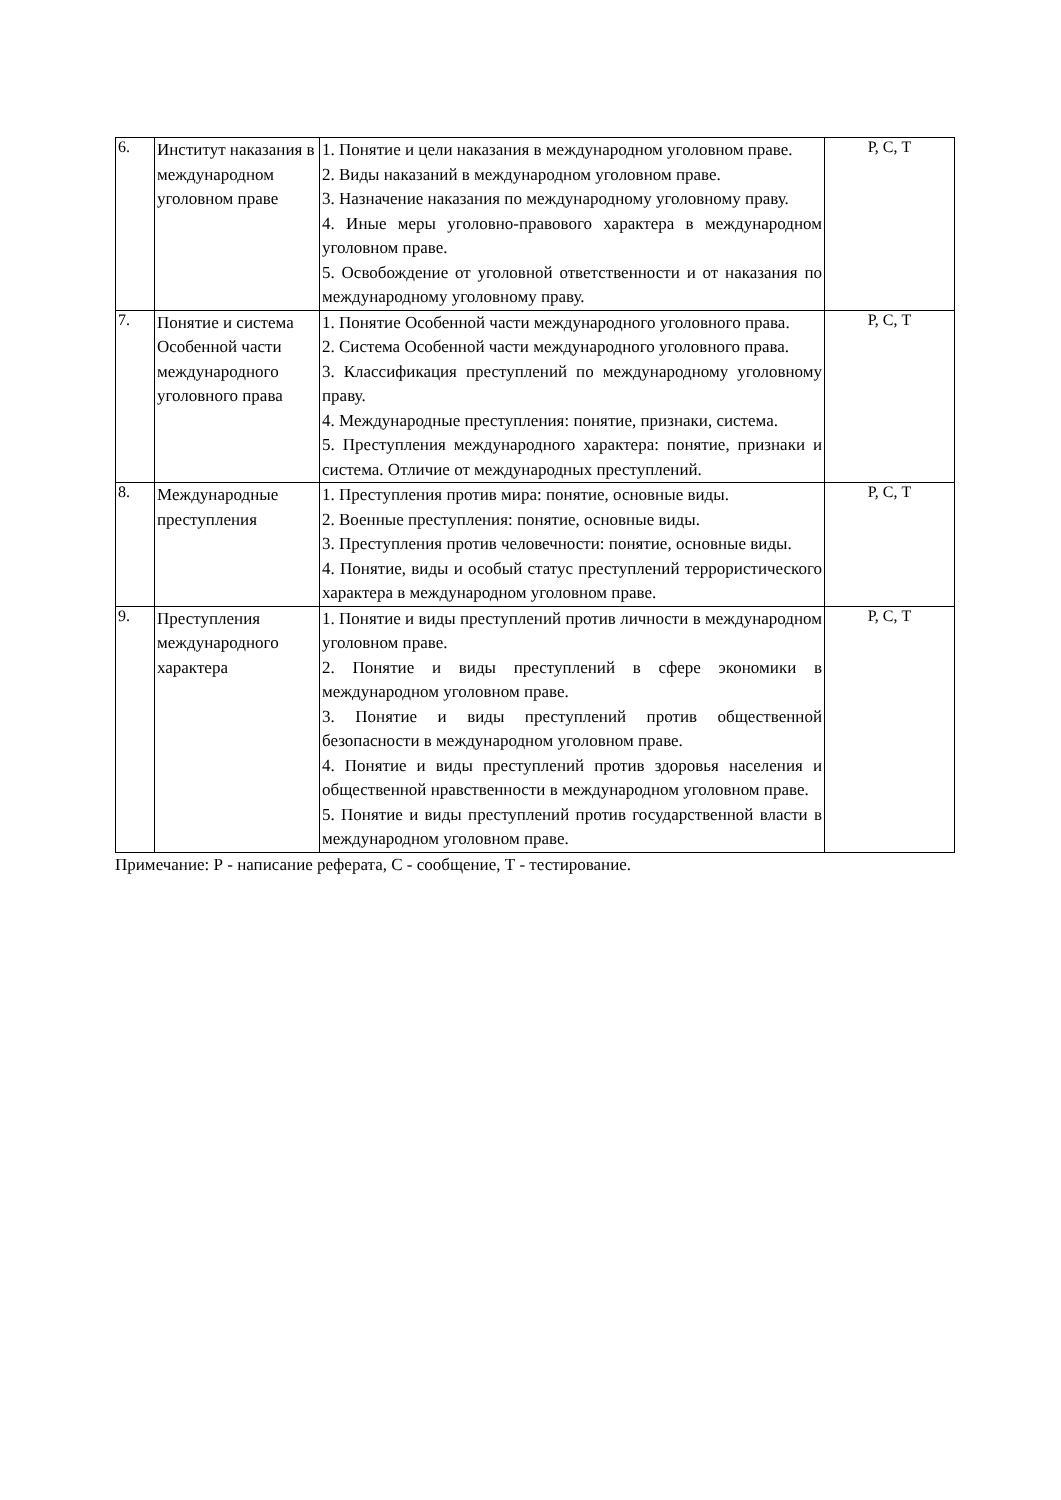| 6. | Институт наказания в международном уголовном праве | 1. Понятие и цели наказания в международном уголовном праве. 2. Виды наказаний в международном уголовном праве. 3. Назначение наказания по международному уголовному праву. 4. Иные меры уголовно-правового характера в международном уголовном праве. 5. Освобождение от уголовной ответственности и от наказания по международному уголовному праву. | Р, С, Т |
| 7. | Понятие и система Особенной части международного уголовного права | 1. Понятие Особенной части международного уголовного права. 2. Система Особенной части международного уголовного права. 3. Классификация преступлений по международному уголовному праву. 4. Международные преступления: понятие, признаки, система. 5. Преступления международного характера: понятие, признаки и система. Отличие от международных преступлений. | Р, С, Т |
| 8. | Международные преступления | 1. Преступления против мира: понятие, основные виды. 2. Военные преступления: понятие, основные виды. 3. Преступления против человечности: понятие, основные виды. 4. Понятие, виды и особый статус преступлений террористического характера в международном уголовном праве. | Р, С, Т |
| 9. | Преступления международного характера | 1. Понятие и виды преступлений против личности в международном уголовном праве. 2. Понятие и виды преступлений в сфере экономики в международном уголовном праве. 3. Понятие и виды преступлений против общественной безопасности в международном уголовном праве. 4. Понятие и виды преступлений против здоровья населения и общественной нравственности в международном уголовном праве. 5. Понятие и виды преступлений против государственной власти в международном уголовном праве. | Р, С, Т |
Примечание: Р - написание реферата, С - сообщение, Т - тестирование.